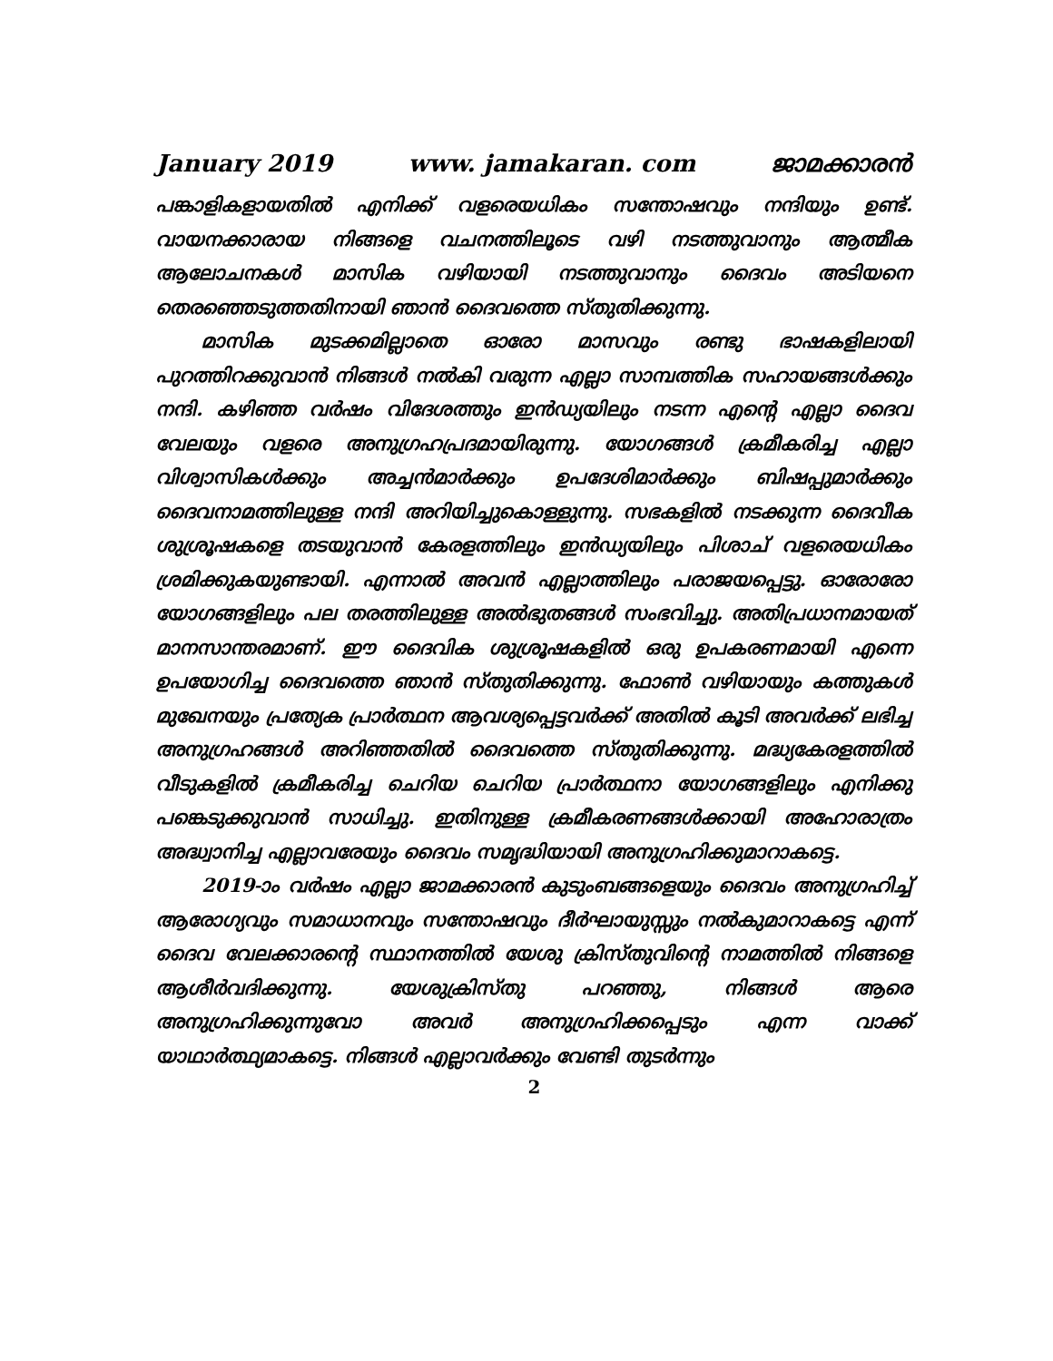January 2019 www. jamakaran. com ജാമക്കാരൻ
പങ്കാളികളായതിൽ എനിക്ക് വളരെയധികം സന്തോഷവും നന്ദിയും ഉണ്ട്. വായനക്കാരായ നിങ്ങളെ വചനത്തിലൂടെ വഴി നടത്തുവാനും ആത്മീക ആലോചനകൾ മാസിക വഴിയായി നടത്തുവാനും ദൈവം അടിയനെ തെരഞ്ഞെടുത്തതിനായി ഞാൻ ദൈവത്തെ സ്തുതിക്കുന്നു.
മാസിക മുടക്കമില്ലാതെ ഓരോ മാസവും രണ്ടു ഭാഷകളിലായി പുറത്തിറക്കുവാൻ നിങ്ങൾ നൽകി വരുന്ന എല്ലാ സാമ്പത്തിക സഹായങ്ങൾക്കും നന്ദി. കഴിഞ്ഞ വർഷം വിദേശത്തും ഇൻഡ്യയിലും നടന്ന എന്റെ എല്ലാ ദൈവ വേലയും വളരെ അനുഗ്രഹപ്രദമായിരുന്നു. യോഗങ്ങൾ ക്രമീകരിച്ച എല്ലാ വിശ്വാസികൾക്കും അച്ചൻമാർക്കും ഉപദേശിമാർക്കും ബിഷപ്പുമാർക്കും ദൈവനാമത്തിലുള്ള നന്ദി അറിയിച്ചുകൊള്ളുന്നു. സഭകളിൽ നടക്കുന്ന ദൈവീക ശുശ്രൂഷകളെ തടയുവാൻ കേരളത്തിലും ഇൻഡ്യയിലും പിശാച് വളരെയധികം ശ്രമിക്കുകയുണ്ടായി. എന്നാൽ അവൻ എല്ലാത്തിലും പരാജയപ്പെട്ടു. ഓരോരോ യോഗങ്ങളിലും പല തരത്തിലുള്ള അൽഭുതങ്ങൾ സംഭവിച്ചു. അതിപ്രധാനമായത് മാനസാന്തരമാണ്. ഈ ദൈവിക ശുശ്രൂഷകളിൽ ഒരു ഉപകരണമായി എന്നെ ഉപയോഗിച്ച ദൈവത്തെ ഞാൻ സ്തുതിക്കുന്നു. ഫോൺ വഴിയായും കത്തുകൾ മുഖേനയും പ്രത്യേക പ്രാർത്ഥന ആവശ്യപ്പെട്ടവർക്ക് അതിൽ കൂടി അവർക്ക് ലഭിച്ച അനുഗ്രഹങ്ങൾ അറിഞ്ഞതിൽ ദൈവത്തെ സ്തുതിക്കുന്നു. മദ്ധ്യകേരളത്തിൽ വീടുകളിൽ ക്രമീകരിച്ച ചെറിയ ചെറിയ പ്രാർത്ഥനാ യോഗങ്ങളിലും എനിക്കു പങ്കെടുക്കുവാൻ സാധിച്ചു. ഇതിനുള്ള ക്രമീകരണങ്ങൾക്കായി അഹോരാത്രം അദ്ധ്വാനിച്ച എല്ലാവരേയും ദൈവം സമൃദ്ധിയായി അനുഗ്രഹിക്കുമാറാകട്ടെ.
2019-ാം വർഷം എല്ലാ ജാമക്കാരൻ കുടുംബങ്ങളെയും ദൈവം അനുഗ്രഹിച്ച് ആരോഗ്യവും സമാധാനവും സന്തോഷവും ദീർഘായുസ്സും നൽകുമാറാകട്ടെ എന്ന് ദൈവ വേലക്കാരന്റെ സ്ഥാനത്തിൽ യേശു ക്രിസ്തുവിന്റെ നാമത്തിൽ നിങ്ങളെ ആശീർവദിക്കുന്നു. യേശുക്രിസ്തു പറഞ്ഞു, നിങ്ങൾ ആരെ അനുഗ്രഹിക്കുന്നുവോ അവർ അനുഗ്രഹിക്കപ്പെടും എന്ന വാക്ക് യാഥാർത്ഥ്യമാകട്ടെ. നിങ്ങൾ എല്ലാവർക്കും വേണ്ടി തുടർന്നും
2